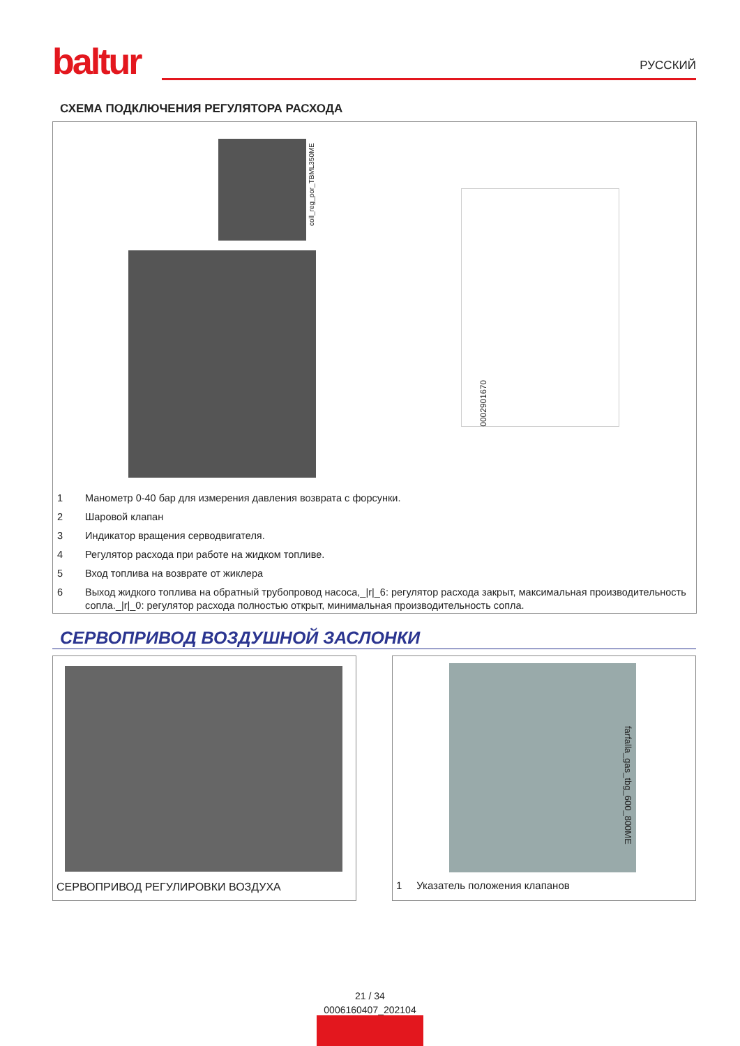baltur
РУССКИЙ
СХЕМА ПОДКЛЮЧЕНИЯ РЕГУЛЯТОРА РАСХОДА
coll_reg_por_TBML350ME
0002901670
1 Манометр 0-40 бар для измерения давления возврата с форсунки.
2 Шаровой клапан
3 Индикатор вращения серводвигателя.
4 Регулятор расхода при работе на жидком топливе.
5 Вход топлива на возврате от жиклера
6 Выход жидкого топлива на обратный трубопровод насоса,_|r|_6: регулятор расхода закрыт, максимальная производительность сопла._|r|_0: регулятор расхода полностью открыт, минимальная производительность сопла.
СЕРВОПРИВОД ВОЗДУШНОЙ ЗАСЛОНКИ
СЕРВОПРИВОД РЕГУЛИРОВКИ ВОЗДУХА
farfalla_gas_tbg_600_800ME
1 Указатель положения клапанов
21 / 34
0006160407_202104